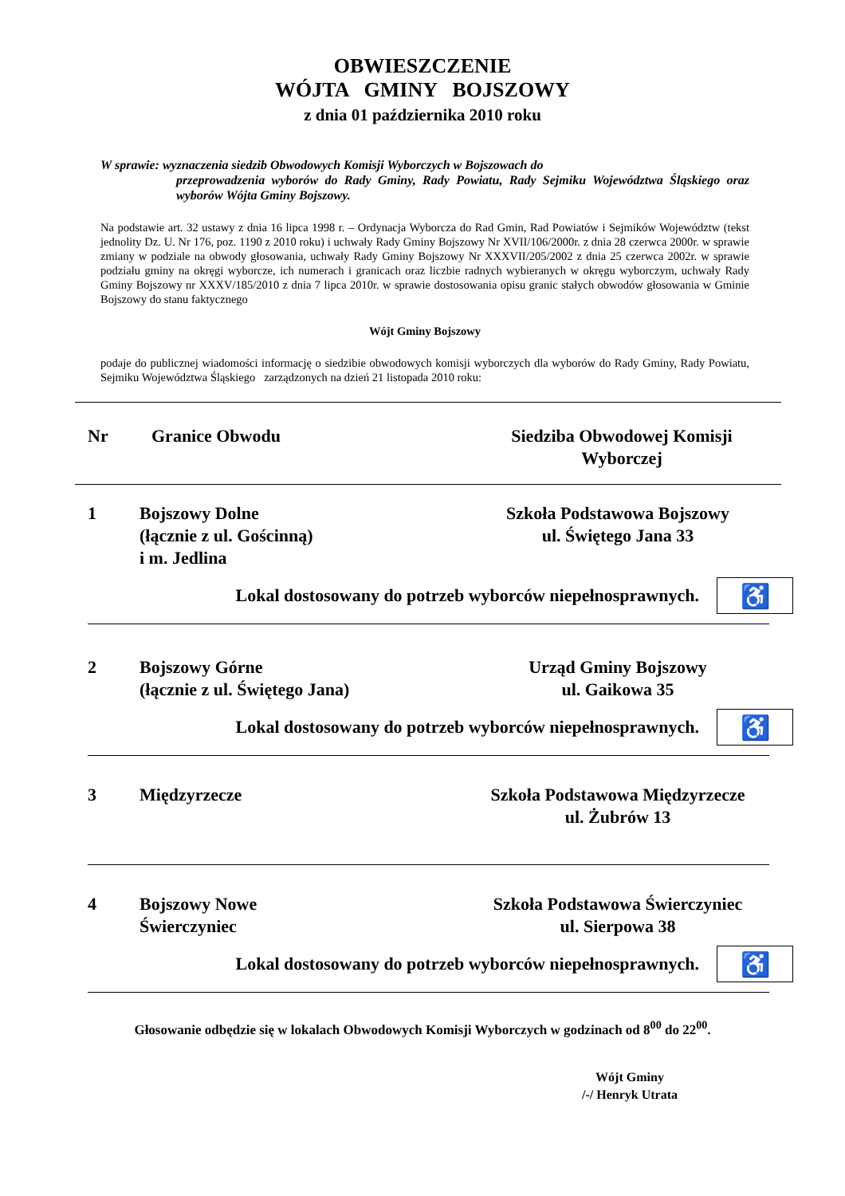OBWIESZCZENIE
WÓJTA GMINY BOJSZOWY
z dnia 01 października 2010 roku
W sprawie: wyznaczenia siedzib Obwodowych Komisji Wyborczych w Bojszowach do
przeprowadzenia wyborów do Rady Gminy, Rady Powiatu, Rady Sejmiku Województwa Śląskiego oraz wyborów Wójta Gminy Bojszowy.
Na podstawie art. 32 ustawy z dnia 16 lipca 1998 r. – Ordynacja Wyborcza do Rad Gmin, Rad Powiatów i Sejmików Województw (tekst jednolity Dz. U. Nr 176, poz. 1190 z 2010 roku) i uchwały Rady Gminy Bojszowy Nr XVII/106/2000r. z dnia 28 czerwca 2000r. w sprawie zmiany w podziale na obwody głosowania, uchwały Rady Gminy Bojszowy Nr XXXVII/205/2002 z dnia 25 czerwca 2002r. w sprawie podziału gminy na okręgi wyborcze, ich numerach i granicach oraz liczbie radnych wybieranych w okręgu wyborczym, uchwały Rady Gminy Bojszowy nr XXXV/185/2010 z dnia 7 lipca 2010r. w sprawie dostosowania opisu granic stałych obwodów głosowania w Gminie Bojszowy do stanu faktycznego
Wójt Gminy Bojszowy
podaje do publicznej wiadomości informację o siedzibie obwodowych komisji wyborczych dla wyborów do Rady Gminy, Rady Powiatu, Sejmiku Województwa Śląskiego zarządzonych na dzień 21 listopada 2010 roku:
| Nr | Granice Obwodu | Siedziba Obwodowej Komisji Wyborczej |
| --- | --- | --- |
| 1 | Bojszowy Dolne (łącznie z ul. Gościnną) i m. Jedlina | Szkoła Podstawowa Bojszowy ul. Świętego Jana 33 |
Lokal dostosowany do potrzeb wyborców niepełnosprawnych. ♿
| 2 | Bojszowy Górne (łącznie z ul. Świętego Jana) | Urząd Gminy Bojszowy ul. Gaikowa 35 |
Lokal dostosowany do potrzeb wyborców niepełnosprawnych. ♿
| 3 | Międzyrzecze | Szkoła Podstawowa Międzyrzecze ul. Żubrów 13 |
| 4 | Bojszowy Nowe Świerczyniec | Szkoła Podstawowa Świerczyniec ul. Sierpowa 38 |
Lokal dostosowany do potrzeb wyborców niepełnosprawnych. ♿
Głosowanie odbędzie się w lokalach Obwodowych Komisji Wyborczych w godzinach od 8<sup>00</sup> do 22<sup>00</sup>.
Wójt Gminy
/-/ Henryk Utrata